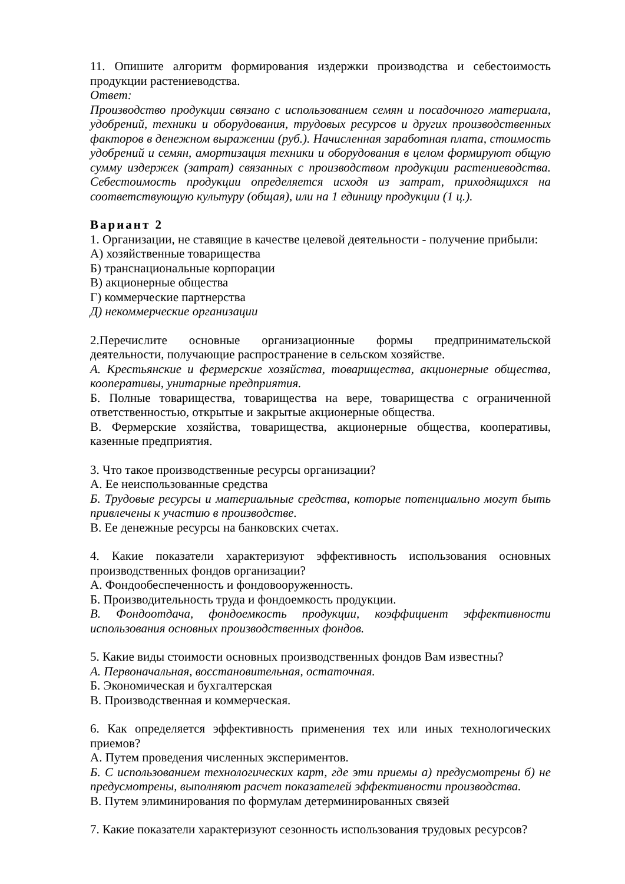11. Опишите алгоритм формирования издержки производства и себестоимость продукции растениеводства.
Ответ:
Производство продукции связано с использованием семян и посадочного материала, удобрений, техники и оборудования, трудовых ресурсов и других производственных факторов в денежном выражении (руб.). Начисленная заработная плата, стоимость удобрений и семян, амортизация техники и оборудования в целом формируют общую сумму издержек (затрат) связанных с производством продукции растениеводства. Себестоимость продукции определяется исходя из затрат, приходящихся на соответствующую культуру (общая), или на 1 единицу продукции (1 ц.).
Вариант 2
1. Организации, не ставящие в качестве целевой деятельности - получение прибыли:
А) хозяйственные товарищества
Б) транснациональные корпорации
В) акционерные общества
Г) коммерческие партнерства
Д) некоммерческие организации
2.Перечислите основные организационные формы предпринимательской деятельности, получающие распространение в сельском хозяйстве.
А. Крестьянские и фермерские хозяйства, товарищества, акционерные общества, кооперативы, унитарные предприятия.
Б. Полные товарищества, товарищества на вере, товарищества с ограниченной ответственностью, открытые и закрытые акционерные общества.
В. Фермерские хозяйства, товарищества, акционерные общества, кооперативы, казенные предприятия.
3. Что такое производственные ресурсы организации?
А. Ее неиспользованные средства
Б. Трудовые ресурсы и материальные средства, которые потенциально могут быть привлечены к участию в производстве.
В. Ее денежные ресурсы на банковских счетах.
4. Какие показатели характеризуют эффективность использования основных производственных фондов организации?
А. Фондообеспеченность и фондовооруженность.
Б. Производительность труда и фондоемкость продукции.
В. Фондоотдача, фондоемкость продукции, коэффициент эффективности использования основных производственных фондов.
5. Какие виды стоимости основных производственных фондов Вам известны?
А. Первоначальная, восстановительная, остаточная.
Б. Экономическая и бухгалтерская
В. Производственная и коммерческая.
6. Как определяется эффективность применения тех или иных технологических приемов?
А. Путем проведения численных экспериментов.
Б. С использованием технологических карт, где эти приемы а) предусмотрены б) не предусмотрены, выполняют расчет показателей эффективности производства.
В. Путем элиминирования по формулам детерминированных связей
7. Какие показатели характеризуют сезонность использования трудовых ресурсов?